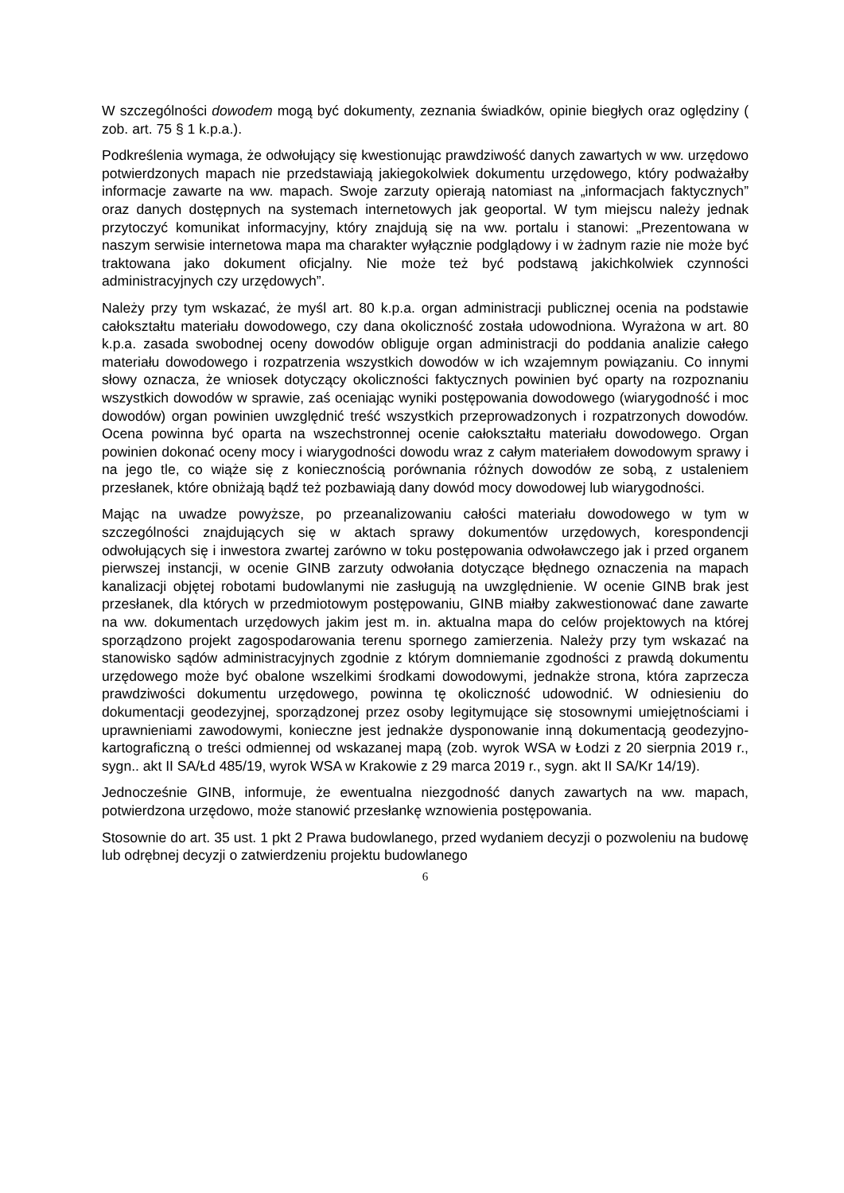W szczególności dowodem mogą być dokumenty, zeznania świadków, opinie biegłych oraz oględziny ( zob. art. 75 § 1 k.p.a.).
Podkreślenia wymaga, że odwołujący się kwestionując prawdziwość danych zawartych w ww. urzędowo potwierdzonych mapach nie przedstawiają jakiegokolwiek dokumentu urzędowego, który podważałby informacje zawarte na ww. mapach. Swoje zarzuty opierają natomiast na „informacjach faktycznych” oraz danych dostępnych na systemach internetowych jak geoportal. W tym miejscu należy jednak przytoczyć komunikat informacyjny, który znajdują się na ww. portalu i stanowi: „Prezentowana w naszym serwisie internetowa mapa ma charakter wyłącznie podglądowy i w żadnym razie nie może być traktowana jako dokument oficjalny. Nie może też być podstawą jakichkolwiek czynności administracyjnych czy urzędowych”.
Należy przy tym wskazać, że myśl art. 80 k.p.a. organ administracji publicznej ocenia na podstawie całokształtu materiału dowodowego, czy dana okoliczność została udowodniona. Wyrażona w art. 80 k.p.a. zasada swobodnej oceny dowodów obliguje organ administracji do poddania analizie całego materiału dowodowego i rozpatrzenia wszystkich dowodów w ich wzajemnym powiązaniu. Co innymi słowy oznacza, że wniosek dotyczący okoliczności faktycznych powinien być oparty na rozpoznaniu wszystkich dowodów w sprawie, zaś oceniając wyniki postępowania dowodowego (wiarygodność i moc dowodów) organ powinien uwzględnić treść wszystkich przeprowadzonych i rozpatrzonych dowodów. Ocena powinna być oparta na wszechstronnej ocenie całokształtu materiału dowodowego. Organ powinien dokonać oceny mocy i wiarygodności dowodu wraz z całym materiałem dowodowym sprawy i na jego tle, co wiąże się z koniecznością porównania różnych dowodów ze sobą, z ustaleniem przesłanek, które obniżają bądź też pozbawiają dany dowód mocy dowodowej lub wiarygodności.
Mając na uwadze powyższe, po przeanalizowaniu całości materiału dowodowego w tym w szczególności znajdujących się w aktach sprawy dokumentów urzędowych, korespondencji odwołujących się i inwestora zwartej zarówno w toku postępowania odwoławczego jak i przed organem pierwszej instancji, w ocenie GINB zarzuty odwołania dotyczące błędnego oznaczenia na mapach kanalizacji objętej robotami budowlanymi nie zasługują na uwzględnienie. W ocenie GINB brak jest przesłanek, dla których w przedmiotowym postępowaniu, GINB miałby zakwestionować dane zawarte na ww. dokumentach urzędowych jakim jest m. in. aktualna mapa do celów projektowych na której sporządzono projekt zagospodarowania terenu spornego zamierzenia. Należy przy tym wskazać na stanowisko sądów administracyjnych zgodnie z którym domniemanie zgodności z prawdą dokumentu urzędowego może być obalone wszelkimi środkami dowodowymi, jednakże strona, która zaprzecza prawdziwości dokumentu urzędowego, powinna tę okoliczność udowodnić. W odniesieniu do dokumentacji geodezyjnej, sporządzonej przez osoby legitymujące się stosownymi umiejętnościami i uprawnieniami zawodowymi, konieczne jest jednakże dysponowanie inną dokumentacją geodezyjno-kartograficzną o treści odmiennej od wskazanej mapą (zob. wyrok WSA w Łodzi z 20 sierpnia 2019 r., sygn.. akt II SA/Łd 485/19, wyrok WSA w Krakowie z 29 marca 2019 r., sygn. akt II SA/Kr 14/19).
Jednocześnie GINB, informuje, że ewentualna niezgodność danych zawartych na ww. mapach, potwierdzona urzędowo, może stanowić przesłankę wznowienia postępowania.
Stosownie do art. 35 ust. 1 pkt 2 Prawa budowlanego, przed wydaniem decyzji o pozwoleniu na budowę lub odrębnej decyzji o zatwierdzeniu projektu budowlanego
6